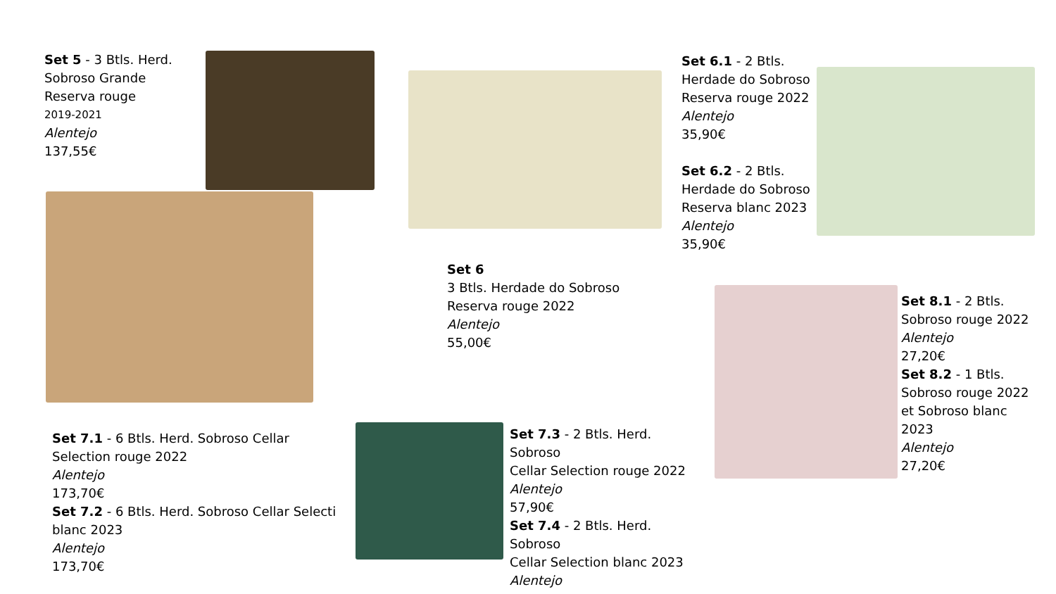Set 5 - 3 Btls. Herd.
Sobroso Grande
Reserva rouge
2019-2021
Alentejo
137,55€
Set 6.1 - 2 Btls.
Herdade do Sobroso
Reserva rouge 2022
Alentejo
35,90€
Set 6.2 - 2 Btls.
Herdade do Sobroso
Reserva blanc 2023
Alentejo
35,90€
Set 6
3 Btls. Herdade do Sobroso
Reserva rouge 2022
Alentejo
55,00€
Set 8.1 - 2 Btls.
Sobroso rouge 2022
Alentejo
27,20€
Set 8.2 - 1 Btls.
Sobroso rouge 2022
et Sobroso blanc
2023
Alentejo
27,20€
Set 7.1 - 6 Btls. Herd. Sobroso Cellar
Selection rouge 2022
Alentejo
173,70€
Set 7.2 - 6 Btls. Herd. Sobroso Cellar Selecti
blanc 2023
Alentejo
173,70€
Set 7.3 - 2 Btls. Herd.
Sobroso
Cellar Selection rouge 2022
Alentejo
57,90€
Set 7.4 - 2 Btls. Herd.
Sobroso
Cellar Selection blanc 2023
Alentejo